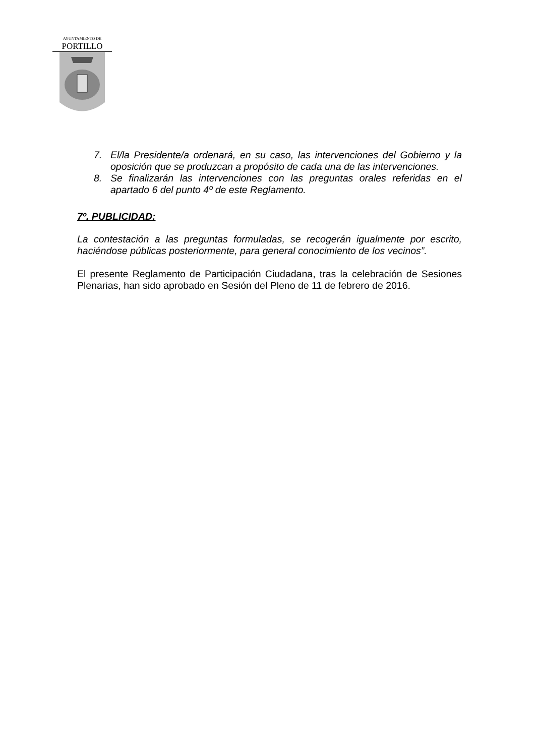AYUNTAMIENTO DE
PORTILLO
7. El/la Presidente/a ordenará, en su caso, las intervenciones del Gobierno y la oposición que se produzcan a propósito de cada una de las intervenciones.
8. Se finalizarán las intervenciones con las preguntas orales referidas en el apartado 6 del punto 4º de este Reglamento.
7º. PUBLICIDAD:
La contestación a las preguntas formuladas, se recogerán igualmente por escrito, haciéndose públicas posteriormente, para general conocimiento de los vecinos”.
El presente Reglamento de Participación Ciudadana, tras la celebración de Sesiones Plenarias, han sido aprobado en Sesión del Pleno de 11 de febrero de 2016.